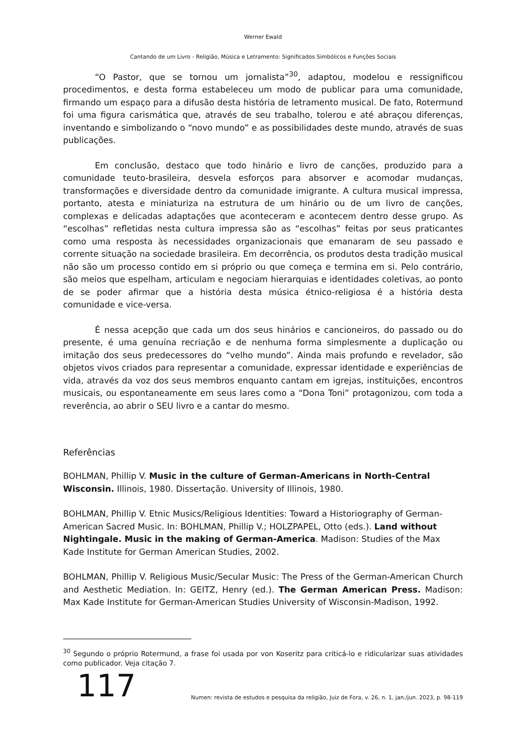Werner Ewald
Cantando de um Livro - Religião, Música e Letramento: Significados Simbólicos e Funções Sociais
“O Pastor, que se tornou um jornalista”<sup>30</sup>, adaptou, modelou e ressignificou procedimentos, e desta forma estabeleceu um modo de publicar para uma comunidade, firmando um espaço para a difusão desta história de letramento musical. De fato, Rotermund foi uma figura carismática que, através de seu trabalho, tolerou e até abraçou diferenças, inventando e simbolizando o “novo mundo” e as possibilidades deste mundo, através de suas publicações.
Em conclusão, destaco que todo hinário e livro de canções, produzido para a comunidade teuto-brasileira, desvela esforços para absorver e acomodar mudanças, transformações e diversidade dentro da comunidade imigrante. A cultura musical impressa, portanto, atesta e miniaturiza na estrutura de um hinário ou de um livro de canções, complexas e delicadas adaptações que aconteceram e acontecem dentro desse grupo. As “escolhas” refletidas nesta cultura impressa são as “escolhas” feitas por seus praticantes como uma resposta às necessidades organizacionais que emanaram de seu passado e corrente situação na sociedade brasileira. Em decorrência, os produtos desta tradição musical não são um processo contido em si próprio ou que começa e termina em si. Pelo contrário, são meios que espelham, articulam e negociam hierarquias e identidades coletivas, ao ponto de se poder afirmar que a história desta música étnico-religiosa é a história desta comunidade e vice-versa.
É nessa acepção que cada um dos seus hinários e cancioneiros, do passado ou do presente, é uma genuína recriação e de nenhuma forma simplesmente a duplicação ou imitação dos seus predecessores do “velho mundo”. Ainda mais profundo e revelador, são objetos vivos criados para representar a comunidade, expressar identidade e experiências de vida, através da voz dos seus membros enquanto cantam em igrejas, instituições, encontros musicais, ou espontaneamente em seus lares como a “Dona Toni” protagonizou, com toda a reverência, ao abrir o SEU livro e a cantar do mesmo.
Referências
BOHLMAN, Phillip V. Music in the culture of German-Americans in North-Central Wisconsin. Illinois, 1980. Dissertação. University of Illinois, 1980.
BOHLMAN, Phillip V. Etnic Musics/Religious Identities: Toward a Historiography of German-American Sacred Music. In: BOHLMAN, Phillip V.; HOLZPAPEL, Otto (eds.). Land without Nightingale. Music in the making of German-America. Madison: Studies of the Max Kade Institute for German American Studies, 2002.
BOHLMAN, Phillip V. Religious Music/Secular Music: The Press of the German-American Church and Aesthetic Mediation. In: GEITZ, Henry (ed.). The German American Press. Madison: Max Kade Institute for German-American Studies University of Wisconsin-Madison, 1992.
<sup>30</sup> Segundo o próprio Rotermund, a frase foi usada por von Koseritz para criticá-lo e ridicularizar suas atividades como publicador. Veja citação 7.
117 Numen: revista de estudos e pesquisa da religião, Juiz de Fora, v. 26, n. 1, jan./jun. 2023, p. 98-119